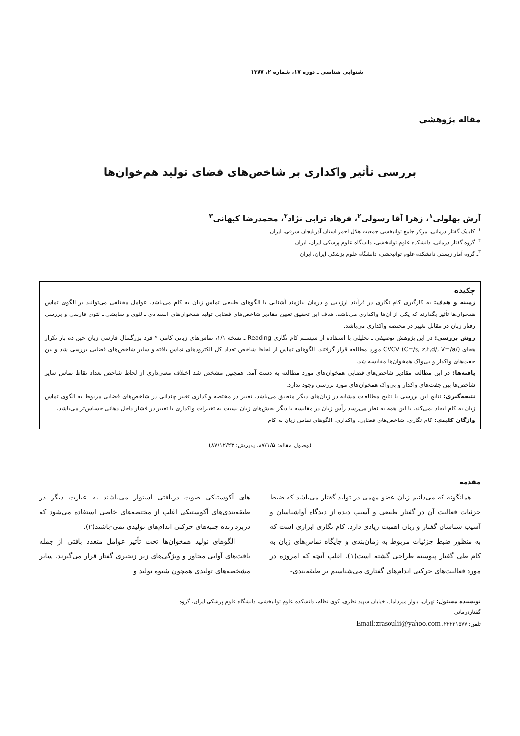شنوایی شناسی ـ دوره ۱۷، شماره ۲، ۱۳۸۷
مقاله پژوهشی
بررسی تأثیر واکداری بر شاخص‌های فضای تولید هم‌خوان‌ها
آرش بهلولی<sup>۱</sup>، زهرا آقا رسولی<sup>۲</sup>، فرهاد ترابی نژاد<sup>۳</sup>، محمدرضا کیهانی<sup>۳</sup>
<sup>۱</sup> ـ کلینیک گفتار درمانی، مرکز جامع توانبخشی جمعیت هلال احمر استان آذربایجان شرقی، ایران
<sup>۲</sup> ـ گروه گفتار درمانی، دانشکده علوم توانبخشی، دانشگاه علوم پزشکی ایران، ایران
<sup>۳</sup> ـ گروه آمار زیستی دانشکده علوم توانبخشی، دانشگاه علوم پزشکی ایران، ایران
چکیده
زمینه و هدف: به کارگیری کام نگاری در فرآیند ارزیابی و درمان نیازمند آشنایی با الگوهای طبیعی تماس زبان به کام می‌باشد. عوامل مختلفی می‌توانند بر الگوی تماس همخوان‌ها تأثیر بگذارند که یکی از آن‌ها واکداری می‌باشد. هدف این تحقیق تعیین مقادیر شاخص‌های فضایی تولید همخوان‌های انسدادی ـ لثوی و سایشی ـ لثوی فارسی و بررسی رفتار زبان در مقابل تغییر در مختصه واکداری می‌باشد.
روش بررسی: در این پژوهش توصیفی ـ تحلیلی با استفاده از سیستم کام نگاری Reading ـ نسخه ۱/۱، تماس‌های زبانی کامی ۴ فرد بزرگسال فارسی زبان حین ده بار تکرار هجای CVCV (C=/s, z,t,d/, V=/a/) مورد مطالعه قرار گرفتند. الگوهای تماس از لحاظ شاخص تعداد کل الکترودهای تماس یافته و سایر شاخص‌های فضایی بررسی شد و بین جفت‌های واکدار و بی‌واک همخوان‌ها مقایسه شد.
یافته‌ها: در این مطالعه مقادیر شاخص‌های فضایی همخوان‌های مورد مطالعه به دست آمد. همچنین مشخص شد اختلاف معنی‌داری از لحاظ شاخص تعداد نقاط تماس سایر شاخص‌ها بین جفت‌های واکدار و بی‌واک همخوان‌های مورد بررسی وجود ندارد.
نتیجه‌گیری: نتایج این بررسی با نتایج مطالعات مشابه در زبان‌های دیگر منطبق می‌باشد. تغییر در مختصه واکداری تغییر چندانی در شاخص‌های فضایی مربوط به الگوی تماس زبان به کام ایجاد نمی‌کند. با این همه به نظر می‌رسد رأس زبان در مقایسه با دیگر بخش‌های زبان نسبت به تغییرات واکداری یا تغییر در فشار داخل دهانی حساس‌تر می‌باشد.
واژگان کلیدی: کام نگاری، شاخص‌های فضایی، واکداری، الگوهای تماس زبان به کام
(وصول مقاله: ۸۷/۱/۵، پذیرش: ۸۷/۱۲/۲۳)
مقدمه
همانگونه که می‌دانیم زبان عضو مهمی در تولید گفتار می‌باشد که ضبط جزئیات فعالیت آن در گفتار طبیعی و آسیب دیده از دیدگاه آواشناسان و آسیب شناسان گفتار و زبان اهمیت زیادی دارد. کام نگاری ابزاری است که به منظور ضبط جزئیات مربوط به زمان‌بندی و جایگاه تماس‌های زبان به کام طی گفتار پیوسته طراحی گشته است(۱). اغلب آنچه که امروزه در مورد فعالیت‌های حرکتی اندام‌های گفتاری می‌شناسیم بر طبقه‌بندی-
های آکوستیکی صوت دریافتی استوار می‌باشند به عبارت دیگر در طبقه‌بندی‌های آکوستیکی اغلب از مختصه‌های خاصی استفاده می‌شود که دربردارنده جنبه‌های حرکتی اندام‌های تولیدی نمی-باشند(۲).
الگوهای تولید همخوان‌ها تحت تأثیر عوامل متعدد بافتی از جمله بافت‌های آوایی مجاور و ویژگی‌های زبر زنجیری گفتار قرار می‌گیرند. سایر مشخصه‌های تولیدی همچون شیوه تولید و
نویسنده مسئول: تهران، بلوار میرداماد، خیابان شهید نظری، کوی نظام، دانشکده علوم توانبخشی، دانشگاه علوم پزشکی ایران، گروه گفتاردرمانی
تلفن: ۲۲۲۲۱۵۷۷، Email:zrasoulii@yahoo.com